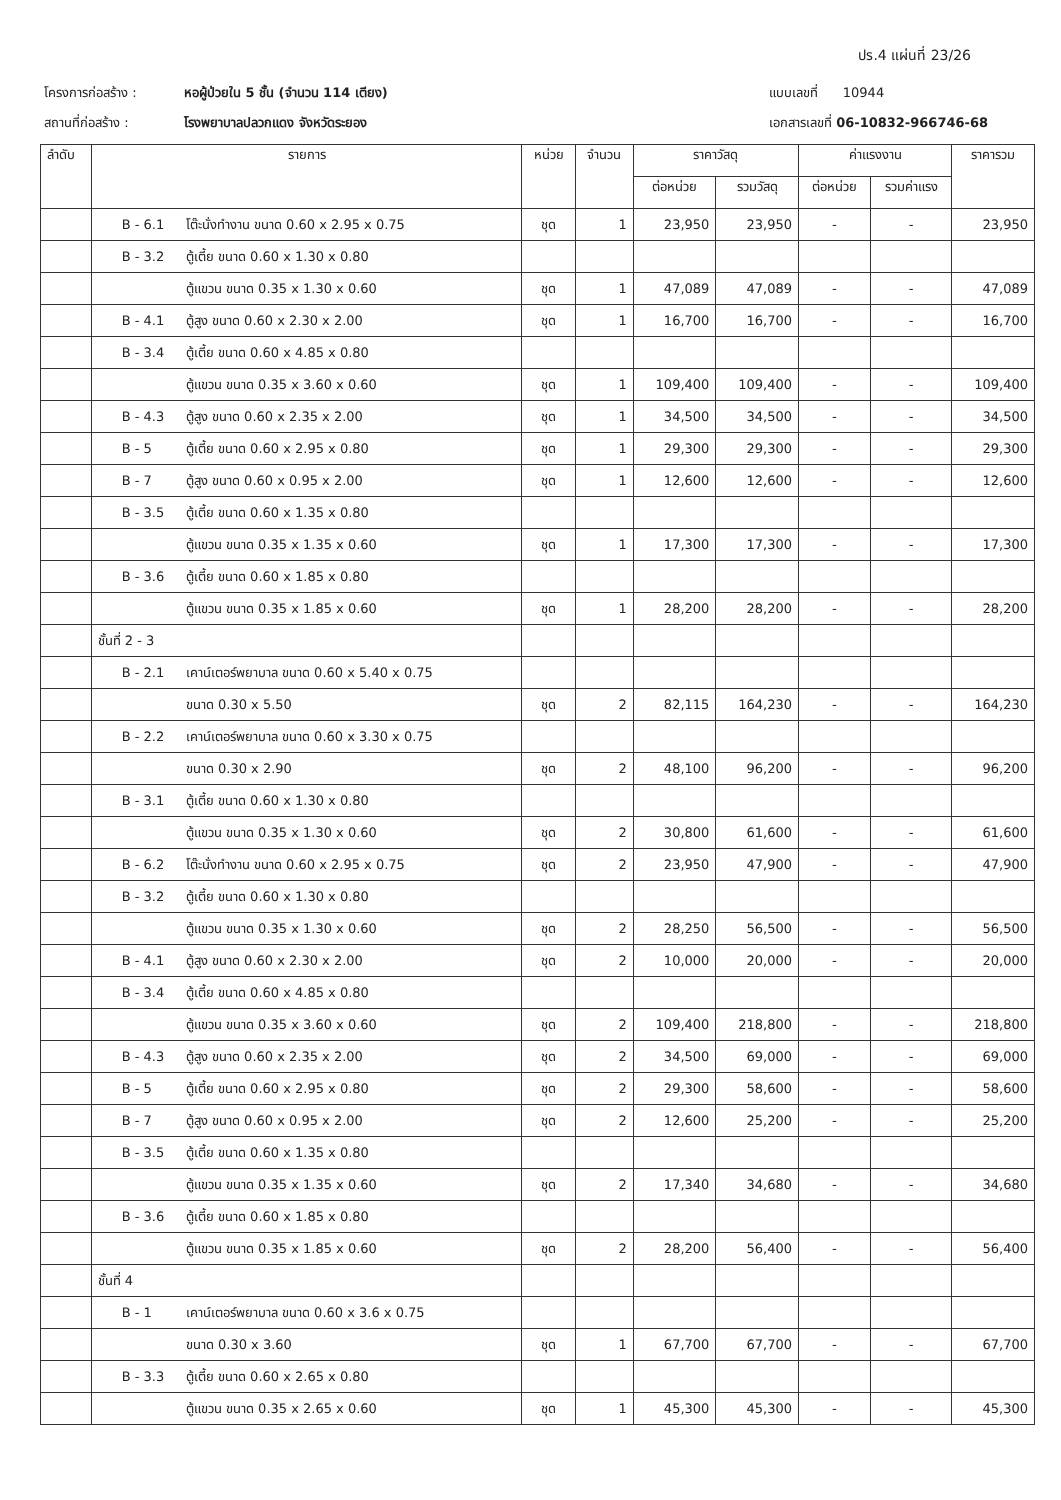ปร.4 แผ่นที่ 23/26
โครงการก่อสร้าง :
สถานที่ก่อสร้าง :
หอผู้ป่วยใน 5 ชั้น (จำนวน 114 เตียง)
โรงพยาบาลปลวกแดง จังหวัดระยอง
แบบเลขที่ 10944
เอกสารเลขที่ 06-10832-966746-68
| ลำดับ | รายการ | หน่วย | จำนวน | ราคาวัสดุ | | ค่าแรงงาน | | ราคารวม |
| --- | --- | --- | --- | --- | --- | --- | --- | --- |
| | | | | ต่อหน่วย | รวมวัสดุ | ต่อหน่วย | รวมค่าแรง | |
| | B - 6.1 โต๊ะนั่งทำงาน ขนาด 0.60 x 2.95 x 0.75 | ชุด | 1 | 23,950 | 23,950 | - | - | 23,950 |
| | B - 3.2 ตู้เตี้ย ขนาด 0.60 x 1.30 x 0.80 | | | | | | | |
| | ตู้แขวน ขนาด 0.35 x 1.30 x 0.60 | ชุด | 1 | 47,089 | 47,089 | - | - | 47,089 |
| | B - 4.1 ตู้สูง ขนาด 0.60 x 2.30 x 2.00 | ชุด | 1 | 16,700 | 16,700 | - | - | 16,700 |
| | B - 3.4 ตู้เตี้ย ขนาด 0.60 x 4.85 x 0.80 | | | | | | | |
| | ตู้แขวน ขนาด 0.35 x 3.60 x 0.60 | ชุด | 1 | 109,400 | 109,400 | - | - | 109,400 |
| | B - 4.3 ตู้สูง ขนาด 0.60 x 2.35 x 2.00 | ชุด | 1 | 34,500 | 34,500 | - | - | 34,500 |
| | B - 5 ตู้เตี้ย ขนาด 0.60 x 2.95 x 0.80 | ชุด | 1 | 29,300 | 29,300 | - | - | 29,300 |
| | B - 7 ตู้สูง ขนาด 0.60 x 0.95 x 2.00 | ชุด | 1 | 12,600 | 12,600 | - | - | 12,600 |
| | B - 3.5 ตู้เตี้ย ขนาด 0.60 x 1.35 x 0.80 | | | | | | | |
| | ตู้แขวน ขนาด 0.35 x 1.35 x 0.60 | ชุด | 1 | 17,300 | 17,300 | - | - | 17,300 |
| | B - 3.6 ตู้เตี้ย ขนาด 0.60 x 1.85 x 0.80 | | | | | | | |
| | ตู้แขวน ขนาด 0.35 x 1.85 x 0.60 | ชุด | 1 | 28,200 | 28,200 | - | - | 28,200 |
| | ชั้นที่ 2 - 3 | | | | | | | |
| | B - 2.1 เคาน์เตอร์พยาบาล ขนาด 0.60 x 5.40 x 0.75 | | | | | | | |
| | ขนาด 0.30 x 5.50 | ชุด | 2 | 82,115 | 164,230 | - | - | 164,230 |
| | B - 2.2 เคาน์เตอร์พยาบาล ขนาด 0.60 x 3.30 x 0.75 | | | | | | | |
| | ขนาด 0.30 x 2.90 | ชุด | 2 | 48,100 | 96,200 | - | - | 96,200 |
| | B - 3.1 ตู้เตี้ย ขนาด 0.60 x 1.30 x 0.80 | | | | | | | |
| | ตู้แขวน ขนาด 0.35 x 1.30 x 0.60 | ชุด | 2 | 30,800 | 61,600 | - | - | 61,600 |
| | B - 6.2 โต๊ะนั่งทำงาน ขนาด 0.60 x 2.95 x 0.75 | ชุด | 2 | 23,950 | 47,900 | - | - | 47,900 |
| | B - 3.2 ตู้เตี้ย ขนาด 0.60 x 1.30 x 0.80 | | | | | | | |
| | ตู้แขวน ขนาด 0.35 x 1.30 x 0.60 | ชุด | 2 | 28,250 | 56,500 | - | - | 56,500 |
| | B - 4.1 ตู้สูง ขนาด 0.60 x 2.30 x 2.00 | ชุด | 2 | 10,000 | 20,000 | - | - | 20,000 |
| | B - 3.4 ตู้เตี้ย ขนาด 0.60 x 4.85 x 0.80 | | | | | | | |
| | ตู้แขวน ขนาด 0.35 x 3.60 x 0.60 | ชุด | 2 | 109,400 | 218,800 | - | - | 218,800 |
| | B - 4.3 ตู้สูง ขนาด 0.60 x 2.35 x 2.00 | ชุด | 2 | 34,500 | 69,000 | - | - | 69,000 |
| | B - 5 ตู้เตี้ย ขนาด 0.60 x 2.95 x 0.80 | ชุด | 2 | 29,300 | 58,600 | - | - | 58,600 |
| | B - 7 ตู้สูง ขนาด 0.60 x 0.95 x 2.00 | ชุด | 2 | 12,600 | 25,200 | - | - | 25,200 |
| | B - 3.5 ตู้เตี้ย ขนาด 0.60 x 1.35 x 0.80 | | | | | | | |
| | ตู้แขวน ขนาด 0.35 x 1.35 x 0.60 | ชุด | 2 | 17,340 | 34,680 | - | - | 34,680 |
| | B - 3.6 ตู้เตี้ย ขนาด 0.60 x 1.85 x 0.80 | | | | | | | |
| | ตู้แขวน ขนาด 0.35 x 1.85 x 0.60 | ชุด | 2 | 28,200 | 56,400 | - | - | 56,400 |
| | ชั้นที่ 4 | | | | | | | |
| | B - 1 เคาน์เตอร์พยาบาล ขนาด 0.60 x 3.6 x 0.75 | | | | | | | |
| | ขนาด 0.30 x 3.60 | ชุด | 1 | 67,700 | 67,700 | - | - | 67,700 |
| | B - 3.3 ตู้เตี้ย ขนาด 0.60 x 2.65 x 0.80 | | | | | | | |
| | ตู้แขวน ขนาด 0.35 x 2.65 x 0.60 | ชุด | 1 | 45,300 | 45,300 | - | - | 45,300 |